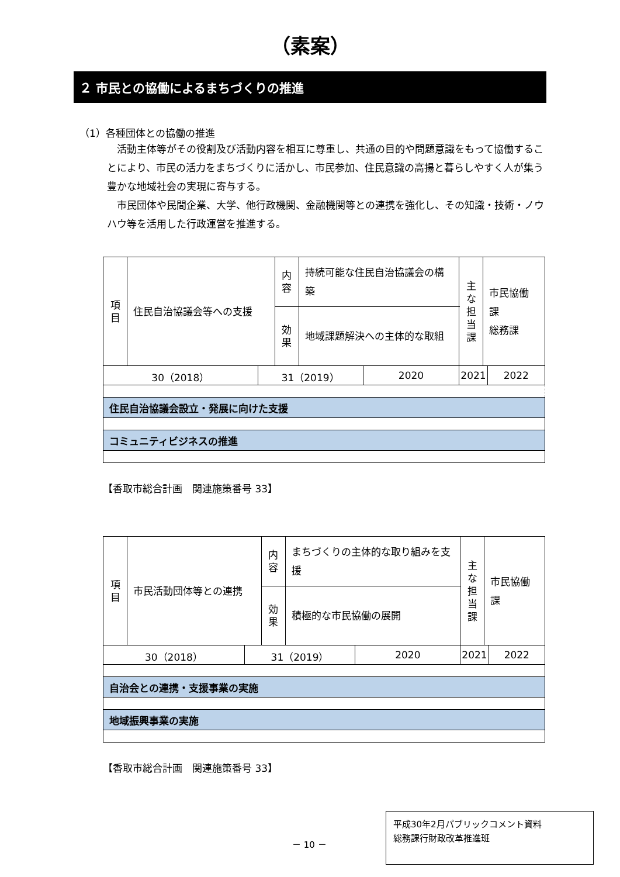（素案）
２ 市民との協働によるまちづくりの推進
（1）各種団体との協働の推進
活動主体等がその役割及び活動内容を相互に尊重し、共通の目的や問題意識をもって協働することにより、市民の活力をまちづくりに活かし、市民参加、住民意識の高揚と暮らしやすく人が集う豊かな地域社会の実現に寄与する。
市民団体や民間企業、大学、他行政機関、金融機関等との連携を強化し、その知識・技術・ノウハウ等を活用した行政運営を推進する。
| 項 目 | 住民自治協議会等への支援 | | 内 容 | 持続可能な住民自治協議会の構築 | | 主 な 担 当 課 | 市民協働課 総務課 | |
| | | | 効 果 | 地域課題解決への主体的な取組 | | | | |
| 30（2018） | | 31（2019） | | | 2020 | 2021 | | 2022 |
| 住民自治協議会設立・発展に向けた支援 | | | | | | | | |
| コミュニティビジネスの推進 | | | | | | | | |
【香取市総合計画　関連施策番号 33】
| 項 目 | 市民活動団体等との連携 | | 内 容 | まちづくりの主体的な取り組みを支援 | | 主 な 担 当 課 | 市民協働課 | |
| | | | 効 果 | 積極的な市民協働の展開 | | | | |
| 30（2018） | | 31（2019） | | | 2020 | 2021 | | 2022 |
| 自治会との連携・支援事業の実施 | | | | | | | | |
| 地域振興事業の実施 | | | | | | | | |
【香取市総合計画　関連施策番号 33】
－ 10 －
平成30年2月パブリックコメント資料
総務課行財政改革推進班